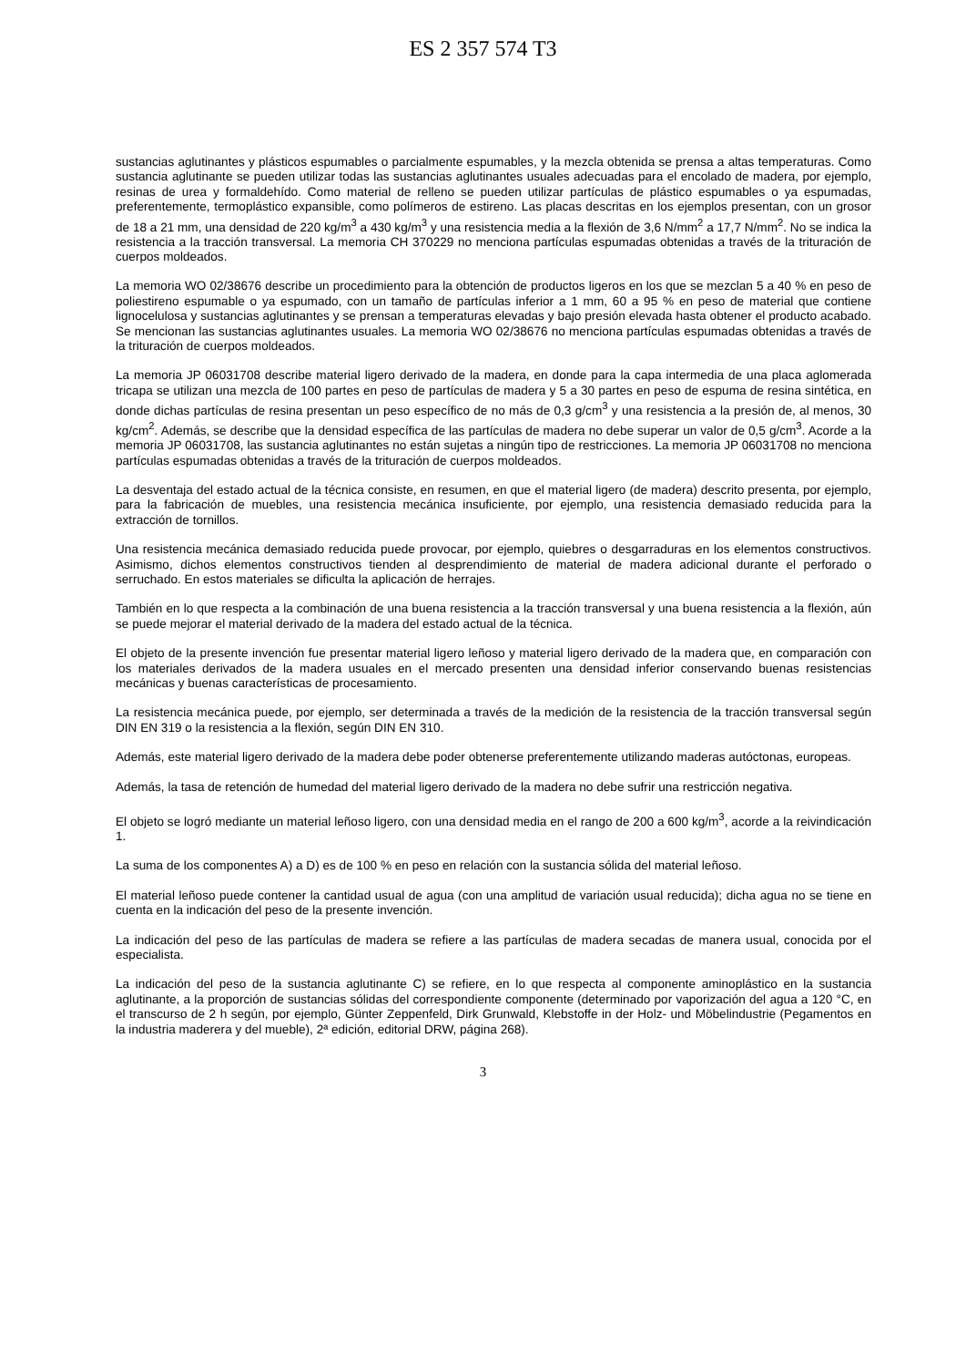ES 2 357 574 T3
sustancias aglutinantes y plásticos espumables o parcialmente espumables, y la mezcla obtenida se prensa a altas temperaturas. Como sustancia aglutinante se pueden utilizar todas las sustancias aglutinantes usuales adecuadas para el encolado de madera, por ejemplo, resinas de urea y formaldehído. Como material de relleno se pueden utilizar partículas de plástico espumables o ya espumadas, preferentemente, termoplástico expansible, como polímeros de estireno. Las placas descritas en los ejemplos presentan, con un grosor de 18 a 21 mm, una densidad de 220 kg/m<sup>3</sup> a 430 kg/m<sup>3</sup> y una resistencia media a la flexión de 3,6 N/mm<sup>2</sup> a 17,7 N/mm<sup>2</sup>. No se indica la resistencia a la tracción transversal. La memoria CH 370229 no menciona partículas espumadas obtenidas a través de la trituración de cuerpos moldeados.
La memoria WO 02/38676 describe un procedimiento para la obtención de productos ligeros en los que se mezclan 5 a 40 % en peso de poliestireno espumable o ya espumado, con un tamaño de partículas inferior a 1 mm, 60 a 95 % en peso de material que contiene lignocelulosa y sustancias aglutinantes y se prensan a temperaturas elevadas y bajo presión elevada hasta obtener el producto acabado. Se mencionan las sustancias aglutinantes usuales. La memoria WO 02/38676 no menciona partículas espumadas obtenidas a través de la trituración de cuerpos moldeados.
La memoria JP 06031708 describe material ligero derivado de la madera, en donde para la capa intermedia de una placa aglomerada tricapa se utilizan una mezcla de 100 partes en peso de partículas de madera y 5 a 30 partes en peso de espuma de resina sintética, en donde dichas partículas de resina presentan un peso específico de no más de 0,3 g/cm<sup>3</sup> y una resistencia a la presión de, al menos, 30 kg/cm<sup>2</sup>. Además, se describe que la densidad específica de las partículas de madera no debe superar un valor de 0,5 g/cm<sup>3</sup>. Acorde a la memoria JP 06031708, las sustancia aglutinantes no están sujetas a ningún tipo de restricciones. La memoria JP 06031708 no menciona partículas espumadas obtenidas a través de la trituración de cuerpos moldeados.
La desventaja del estado actual de la técnica consiste, en resumen, en que el material ligero (de madera) descrito presenta, por ejemplo, para la fabricación de muebles, una resistencia mecánica insuficiente, por ejemplo, una resistencia demasiado reducida para la extracción de tornillos.
Una resistencia mecánica demasiado reducida puede provocar, por ejemplo, quiebres o desgarraduras en los elementos constructivos. Asimismo, dichos elementos constructivos tienden al desprendimiento de material de madera adicional durante el perforado o serruchado. En estos materiales se dificulta la aplicación de herrajes.
También en lo que respecta a la combinación de una buena resistencia a la tracción transversal y una buena resistencia a la flexión, aún se puede mejorar el material derivado de la madera del estado actual de la técnica.
El objeto de la presente invención fue presentar material ligero leñoso y material ligero derivado de la madera que, en comparación con los materiales derivados de la madera usuales en el mercado presenten una densidad inferior conservando buenas resistencias mecánicas y buenas características de procesamiento.
La resistencia mecánica puede, por ejemplo, ser determinada a través de la medición de la resistencia de la tracción transversal según DIN EN 319 o la resistencia a la flexión, según DIN EN 310.
Además, este material ligero derivado de la madera debe poder obtenerse preferentemente utilizando maderas autóctonas, europeas.
Además, la tasa de retención de humedad del material ligero derivado de la madera no debe sufrir una restricción negativa.
El objeto se logró mediante un material leñoso ligero, con una densidad media en el rango de 200 a 600 kg/m<sup>3</sup>, acorde a la reivindicación 1.
La suma de los componentes A) a D) es de 100 % en peso en relación con la sustancia sólida del material leñoso.
El material leñoso puede contener la cantidad usual de agua (con una amplitud de variación usual reducida); dicha agua no se tiene en cuenta en la indicación del peso de la presente invención.
La indicación del peso de las partículas de madera se refiere a las partículas de madera secadas de manera usual, conocida por el especialista.
La indicación del peso de la sustancia aglutinante C) se refiere, en lo que respecta al componente aminoplástico en la sustancia aglutinante, a la proporción de sustancias sólidas del correspondiente componente (determinado por vaporización del agua a 120 °C, en el transcurso de 2 h según, por ejemplo, Günter Zeppenfeld, Dirk Grunwald, Klebstoffe in der Holz- und Möbelindustrie (Pegamentos en la industria maderera y del mueble), 2ª edición, editorial DRW, página 268).
3